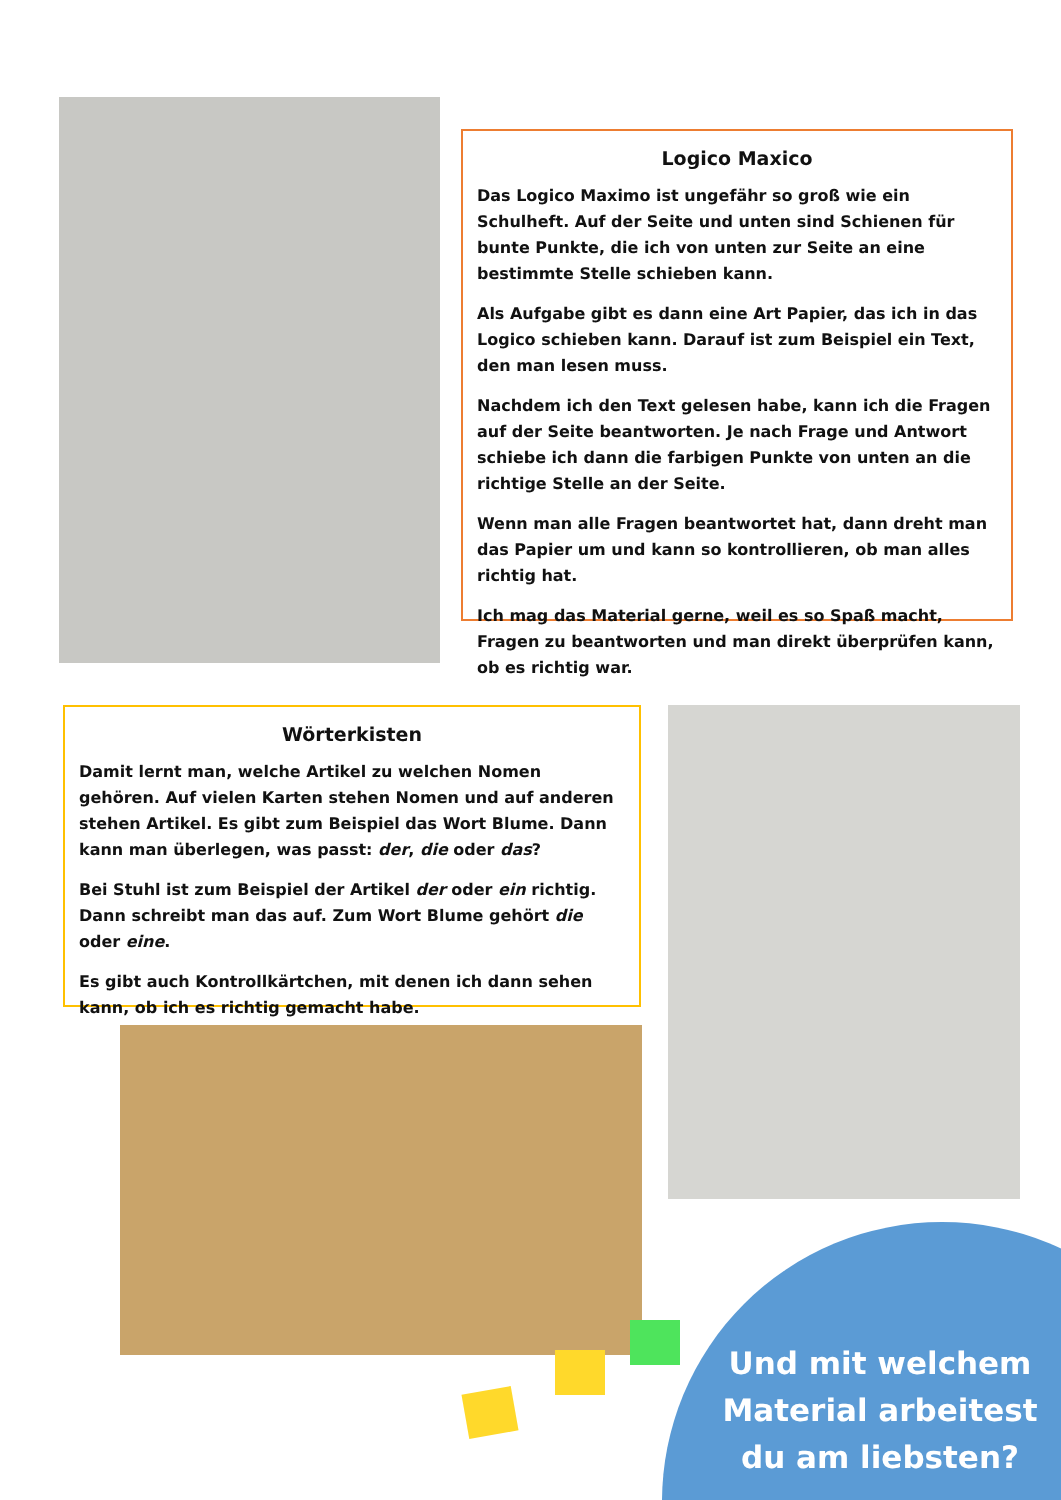Logico Maxico
Das Logico Maximo ist ungefähr so groß wie ein Schulheft. Auf der Seite und unten sind Schienen für bunte Punkte, die ich von unten zur Seite an eine bestimmte Stelle schieben kann.
Als Aufgabe gibt es dann eine Art Papier, das ich in das Logico schieben kann. Darauf ist zum Beispiel ein Text, den man lesen muss.
Nachdem ich den Text gelesen habe, kann ich die Fragen auf der Seite beantworten. Je nach Frage und Antwort schiebe ich dann die farbigen Punkte von unten an die richtige Stelle an der Seite.
Wenn man alle Fragen beantwortet hat, dann dreht man das Papier um und kann so kontrollieren, ob man alles richtig hat.
Ich mag das Material gerne, weil es so Spaß macht, Fragen zu beantworten und man direkt überprüfen kann, ob es richtig war.
Wörterkisten
Damit lernt man, welche Artikel zu welchen Nomen gehören. Auf vielen Karten stehen Nomen und auf anderen stehen Artikel. Es gibt zum Beispiel das Wort Blume. Dann kann man überlegen, was passt: der, die oder das?
Bei Stuhl ist zum Beispiel der Artikel der oder ein richtig. Dann schreibt man das auf. Zum Wort Blume gehört die oder eine.
Es gibt auch Kontrollkärtchen, mit denen ich dann sehen kann, ob ich es richtig gemacht habe.
Und mit welchem Material arbeitest du am liebsten?